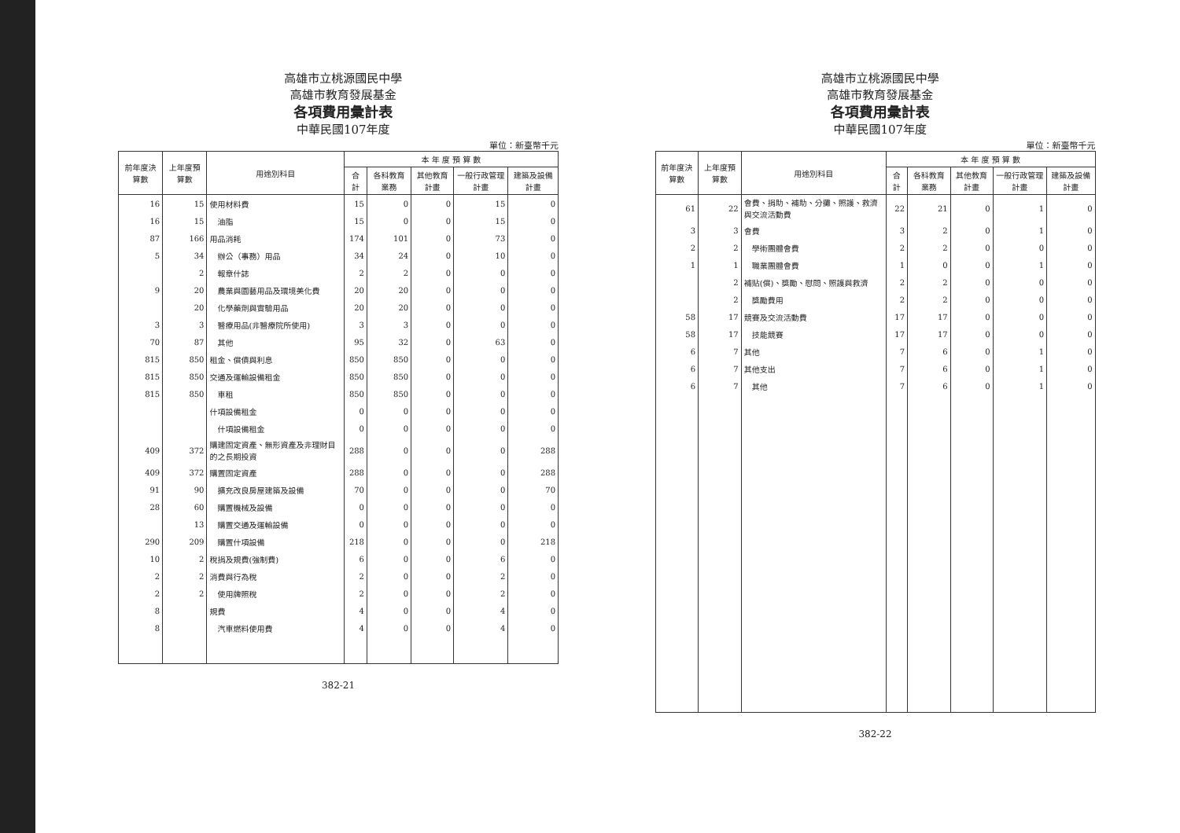高雄市立桃源國民中學
高雄市教育發展基金
各項費用彙計表
中華民國107年度
單位：新臺幣千元
| 前年度決算數 | 上年度預算數 | 用途別科目 | 本 年 度 預 算 數 | | | | |
| --- | --- | --- | --- | --- | --- | --- | --- |
| | | | 合 計 | 各科教育業務 | 其他教育計畫 | 一般行政管理計畫 | 建築及設備計畫 |
| 16 | 15 | 使用材料費 | 15 | 0 | 0 | 15 | 0 |
| 16 | 15 | 油脂 | 15 | 0 | 0 | 15 | 0 |
| 87 | 166 | 用品消耗 | 174 | 101 | 0 | 73 | 0 |
| 5 | 34 | 辦公（事務）用品 | 34 | 24 | 0 | 10 | 0 |
| | 2 | 報章什誌 | 2 | 2 | 0 | 0 | 0 |
| 9 | 20 | 農業與園藝用品及環境美化費 | 20 | 20 | 0 | 0 | 0 |
| | 20 | 化學藥劑與實驗用品 | 20 | 20 | 0 | 0 | 0 |
| 3 | 3 | 醫療用品(非醫療院所使用) | 3 | 3 | 0 | 0 | 0 |
| 70 | 87 | 其他 | 95 | 32 | 0 | 63 | 0 |
| 815 | 850 | 租金、償債與利息 | 850 | 850 | 0 | 0 | 0 |
| 815 | 850 | 交通及運輸設備租金 | 850 | 850 | 0 | 0 | 0 |
| 815 | 850 | 車租 | 850 | 850 | 0 | 0 | 0 |
| | | 什項設備租金 | 0 | 0 | 0 | 0 | 0 |
| | | 什項設備租金 | 0 | 0 | 0 | 0 | 0 |
| 409 | 372 | 購建固定資產、無形資產及非理財目的之長期投資 | 288 | 0 | 0 | 0 | 288 |
| 409 | 372 | 購置固定資產 | 288 | 0 | 0 | 0 | 288 |
| 91 | 90 | 擴充改良房屋建築及設備 | 70 | 0 | 0 | 0 | 70 |
| 28 | 60 | 購置機械及設備 | 0 | 0 | 0 | 0 | 0 |
| | 13 | 購置交通及運輸設備 | 0 | 0 | 0 | 0 | 0 |
| 290 | 209 | 購置什項設備 | 218 | 0 | 0 | 0 | 218 |
| 10 | 2 | 稅捐及規費(強制費) | 6 | 0 | 0 | 6 | 0 |
| 2 | 2 | 消費與行為稅 | 2 | 0 | 0 | 2 | 0 |
| 2 | 2 | 使用牌照稅 | 2 | 0 | 0 | 2 | 0 |
| 8 | | 規費 | 4 | 0 | 0 | 4 | 0 |
| 8 | | 汽車燃料使用費 | 4 | 0 | 0 | 4 | 0 |
382-21
高雄市立桃源國民中學
高雄市教育發展基金
各項費用彙計表
中華民國107年度
單位：新臺幣千元
| 前年度決算數 | 上年度預算數 | 用途別科目 | 本 年 度 預 算 數 | | | | |
| --- | --- | --- | --- | --- | --- | --- | --- |
| | | | 合 計 | 各科教育業務 | 其他教育計畫 | 一般行政管理計畫 | 建築及設備計畫 |
| 61 | 22 | 會費、捐助、補助、分攤、照護、救濟與交流活動費 | 22 | 21 | 0 | 1 | 0 |
| 3 | 3 | 會費 | 3 | 2 | 0 | 1 | 0 |
| 2 | 2 | 學術團體會費 | 2 | 2 | 0 | 0 | 0 |
| 1 | 1 | 職業團體會費 | 1 | 0 | 0 | 1 | 0 |
| | 2 | 補貼(償)、獎勵、慰問、照護與救濟 | 2 | 2 | 0 | 0 | 0 |
| | 2 | 獎勵費用 | 2 | 2 | 0 | 0 | 0 |
| 58 | 17 | 競賽及交流活動費 | 17 | 17 | 0 | 0 | 0 |
| 58 | 17 | 技能競賽 | 17 | 17 | 0 | 0 | 0 |
| 6 | 7 | 其他 | 7 | 6 | 0 | 1 | 0 |
| 6 | 7 | 其他支出 | 7 | 6 | 0 | 1 | 0 |
| 6 | 7 | 其他 | 7 | 6 | 0 | 1 | 0 |
382-22